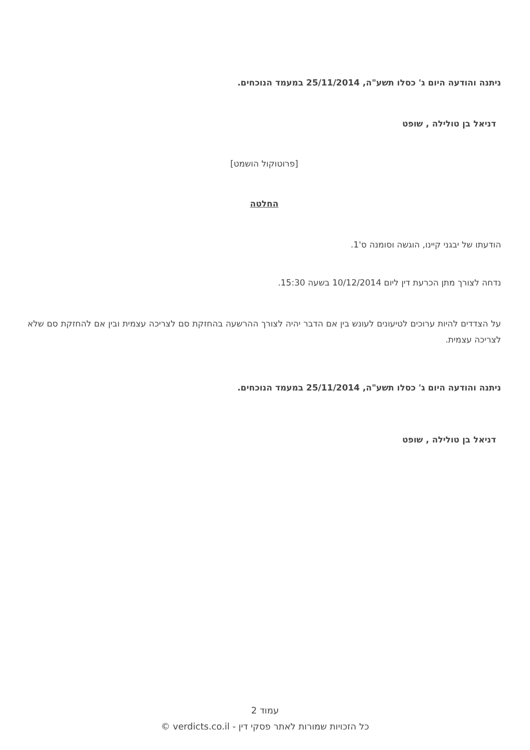ניתנה והודעה היום ג' כסלו תשע"ה, 25/11/2014 במעמד הנוכחים.
דניאל בן טולילה , שופט
[פרוטוקול הושמט]
החלטה
הודעתו של יבגני קיינו, הוגשה וסומנה ס'1.
נדחה לצורך מתן הכרעת דין ליום 10/12/2014 בשעה 15:30.
על הצדדים להיות ערוכים לטיעונים לעונש בין אם הדבר יהיה לצורך ההרשעה בהחזקת סם לצריכה עצמית ובין אם להחזקת סם שלא לצריכה עצמית.
ניתנה והודעה היום ג' כסלו תשע"ה, 25/11/2014 במעמד הנוכחים.
דניאל בן טולילה , שופט
עמוד 2
כל הזכויות שמורות לאתר פסקי דין - verdicts.co.il ©